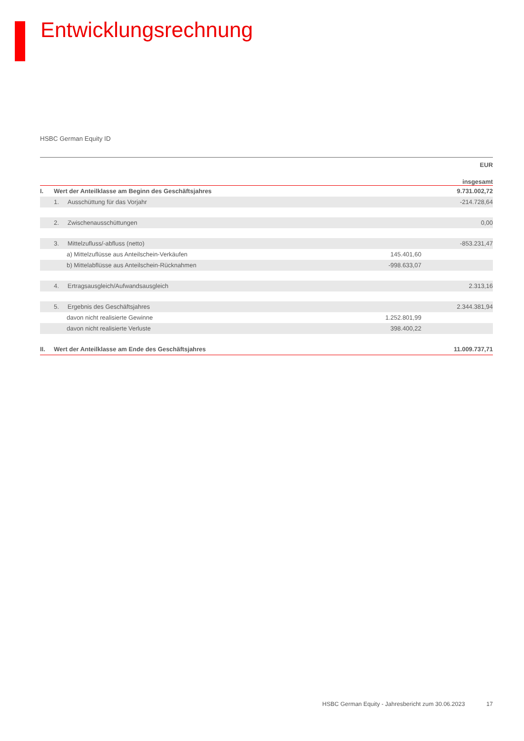Entwicklungsrechnung
HSBC German Equity ID
| | | | EUR |
| | | | insgesamt |
| I. | Wert der Anteilklasse am Beginn des Geschäftsjahres | | 9.731.002,72 |
| | 1. Ausschüttung für das Vorjahr | | -214.728,64 |
| | 2. Zwischenausschüttungen | | 0,00 |
| | 3. Mittelzufluss/-abfluss (netto) | | -853.231,47 |
| | a) Mittelzuflüsse aus Anteilschein-Verkäufen | 145.401,60 | |
| | b) Mittelabflüsse aus Anteilschein-Rücknahmen | -998.633,07 | |
| | 4. Ertragsausgleich/Aufwandsausgleich | | 2.313,16 |
| | 5. Ergebnis des Geschäftsjahres | | 2.344.381,94 |
| | davon nicht realisierte Gewinne | 1.252.801,99 | |
| | davon nicht realisierte Verluste | 398.400,22 | |
| II. | Wert der Anteilklasse am Ende des Geschäftsjahres | | 11.009.737,71 |
HSBC German Equity - Jahresbericht zum 30.06.2023 17